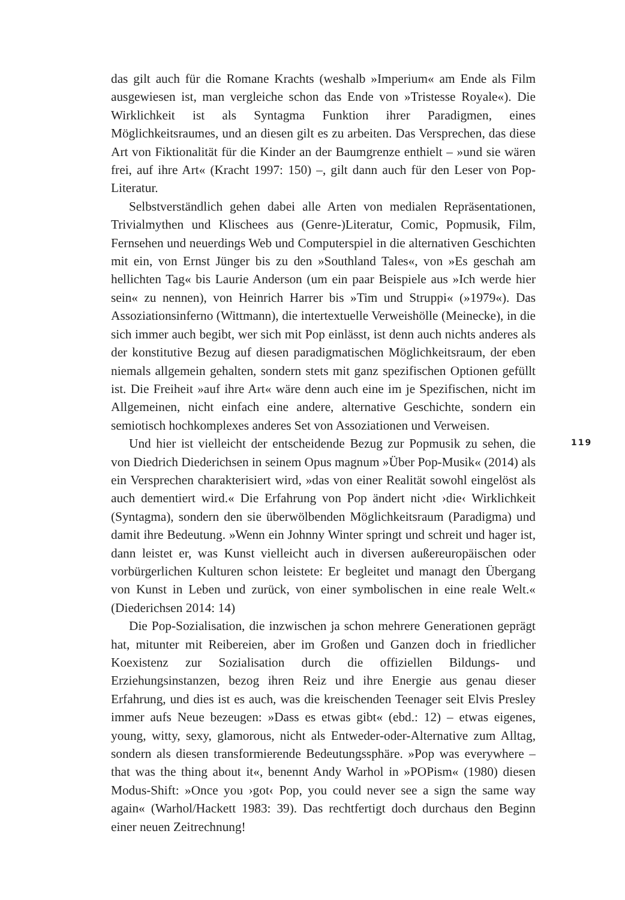das gilt auch für die Romane Krachts (weshalb »Imperium« am Ende als Film ausgewiesen ist, man vergleiche schon das Ende von »Tristesse Royale«). Die Wirklichkeit ist als Syntagma Funktion ihrer Paradigmen, eines Möglichkeitsraumes, und an diesen gilt es zu arbeiten. Das Versprechen, das diese Art von Fiktionalität für die Kinder an der Baumgrenze enthielt – »und sie wären frei, auf ihre Art« (Kracht 1997: 150) –, gilt dann auch für den Leser von Pop-Literatur.
Selbstverständlich gehen dabei alle Arten von medialen Repräsentationen, Trivialmythen und Klischees aus (Genre-)Literatur, Comic, Popmusik, Film, Fernsehen und neuerdings Web und Computerspiel in die alternativen Geschichten mit ein, von Ernst Jünger bis zu den »Southland Tales«, von »Es geschah am hellichten Tag« bis Laurie Anderson (um ein paar Beispiele aus »Ich werde hier sein« zu nennen), von Heinrich Harrer bis »Tim und Struppi« (»1979«). Das Assoziationsinferno (Wittmann), die intertextuelle Verweishölle (Meinecke), in die sich immer auch begibt, wer sich mit Pop einlässt, ist denn auch nichts anderes als der konstitutive Bezug auf diesen paradigmatischen Möglichkeitsraum, der eben niemals allgemein gehalten, sondern stets mit ganz spezifischen Optionen gefüllt ist. Die Freiheit »auf ihre Art« wäre denn auch eine im je Spezifischen, nicht im Allgemeinen, nicht einfach eine andere, alternative Geschichte, sondern ein semiotisch hochkomplexes anderes Set von Assoziationen und Verweisen.
Und hier ist vielleicht der entscheidende Bezug zur Popmusik zu sehen, die von Diedrich Diederichsen in seinem Opus magnum »Über Pop-Musik« (2014) als ein Versprechen charakterisiert wird, »das von einer Realität sowohl eingelöst als auch dementiert wird.« Die Erfahrung von Pop ändert nicht ›die‹ Wirklichkeit (Syntagma), sondern den sie überwölbenden Möglichkeitsraum (Paradigma) und damit ihre Bedeutung. »Wenn ein Johnny Winter springt und schreit und hager ist, dann leistet er, was Kunst vielleicht auch in diversen außereuropäischen oder vorbürgerlichen Kulturen schon leistete: Er begleitet und managt den Übergang von Kunst in Leben und zurück, von einer symbolischen in eine reale Welt.« (Diederichsen 2014: 14)
Die Pop-Sozialisation, die inzwischen ja schon mehrere Generationen geprägt hat, mitunter mit Reibereien, aber im Großen und Ganzen doch in friedlicher Koexistenz zur Sozialisation durch die offiziellen Bildungs- und Erziehungsinstanzen, bezog ihren Reiz und ihre Energie aus genau dieser Erfahrung, und dies ist es auch, was die kreischenden Teenager seit Elvis Presley immer aufs Neue bezeugen: »Dass es etwas gibt« (ebd.: 12) – etwas eigenes, young, witty, sexy, glamorous, nicht als Entweder-oder-Alternative zum Alltag, sondern als diesen transformierende Bedeutungssphäre. »Pop was everywhere – that was the thing about it«, benennt Andy Warhol in »POPism« (1980) diesen Modus-Shift: »Once you ›got‹ Pop, you could never see a sign the same way again« (Warhol/Hackett 1983: 39). Das rechtfertigt doch durchaus den Beginn einer neuen Zeitrechnung!
119